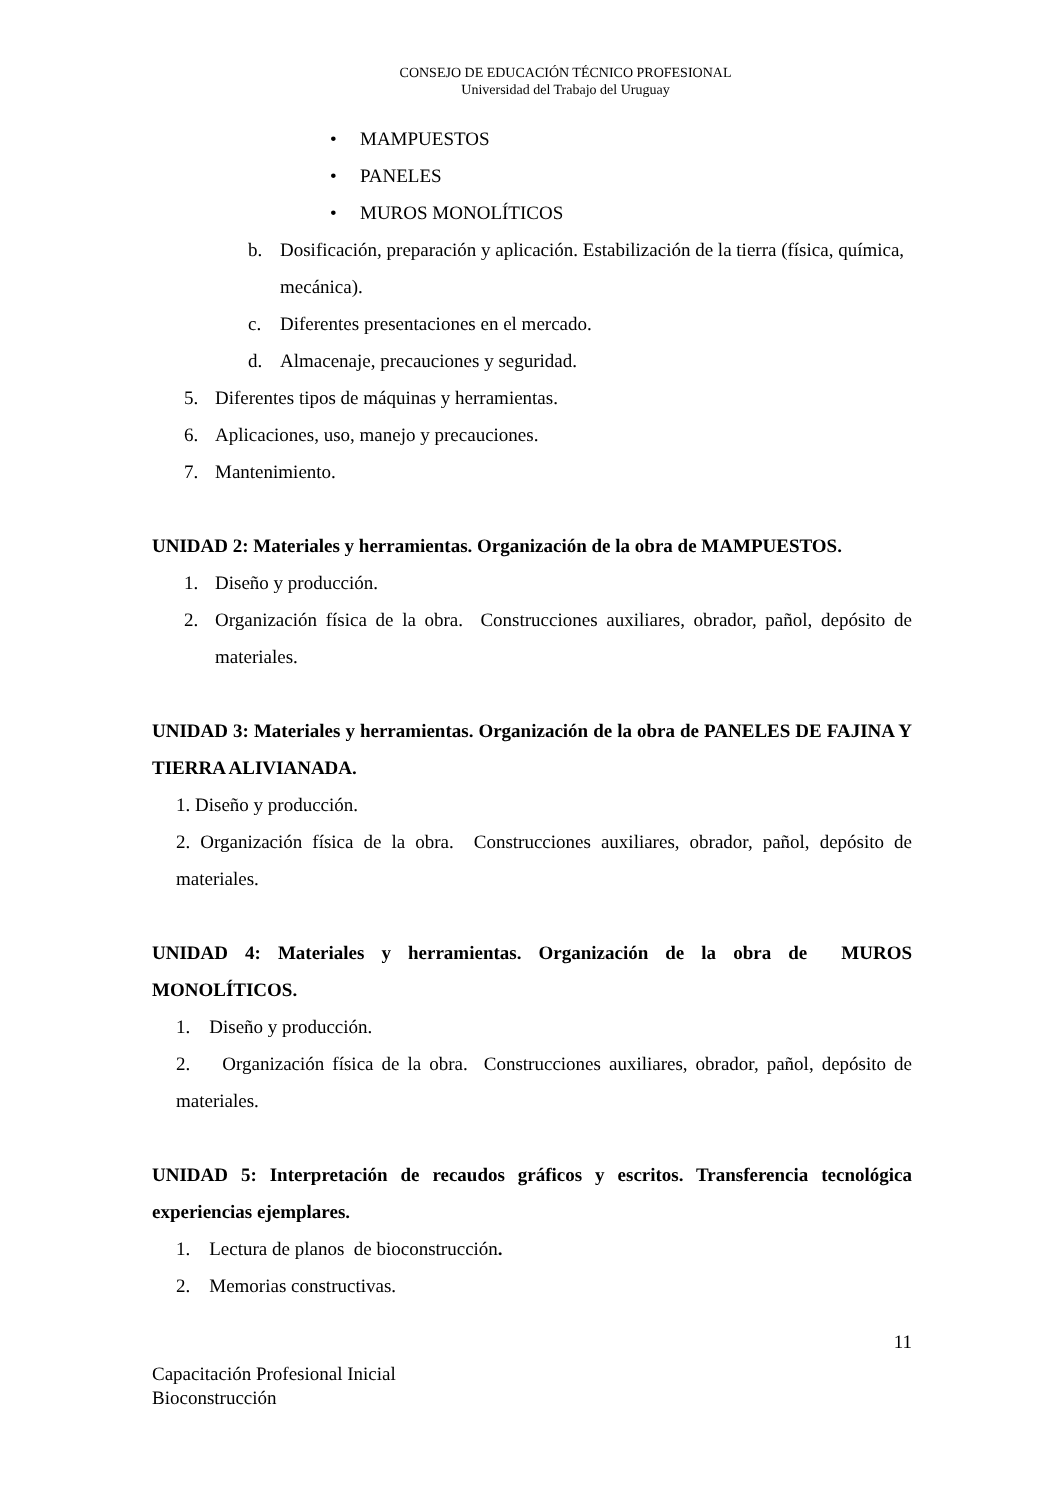CONSEJO DE EDUCACIÓN TÉCNICO PROFESIONAL
Universidad del Trabajo del Uruguay
• MAMPUESTOS
• PANELES
• MUROS MONOLÍTICOS
b. Dosificación, preparación y aplicación. Estabilización de la tierra (física, química, mecánica).
c. Diferentes presentaciones en el mercado.
d. Almacenaje, precauciones y seguridad.
5. Diferentes tipos de máquinas y herramientas.
6. Aplicaciones, uso, manejo y precauciones.
7. Mantenimiento.
UNIDAD 2: Materiales y herramientas. Organización de la obra de MAMPUESTOS.
1. Diseño y producción.
2. Organización física de la obra. Construcciones auxiliares, obrador, pañol, depósito de materiales.
UNIDAD 3: Materiales y herramientas. Organización de la obra de PANELES DE FAJINA Y TIERRA ALIVIANADA.
1. Diseño y producción.
2. Organización física de la obra. Construcciones auxiliares, obrador, pañol, depósito de materiales.
UNIDAD 4: Materiales y herramientas. Organización de la obra de MUROS MONOLÍTICOS.
1. Diseño y producción.
2. Organización física de la obra. Construcciones auxiliares, obrador, pañol, depósito de materiales.
UNIDAD 5: Interpretación de recaudos gráficos y escritos. Transferencia tecnológica experiencias ejemplares.
1. Lectura de planos de bioconstrucción.
2. Memorias constructivas.
11
Capacitación Profesional Inicial
Bioconstrucción